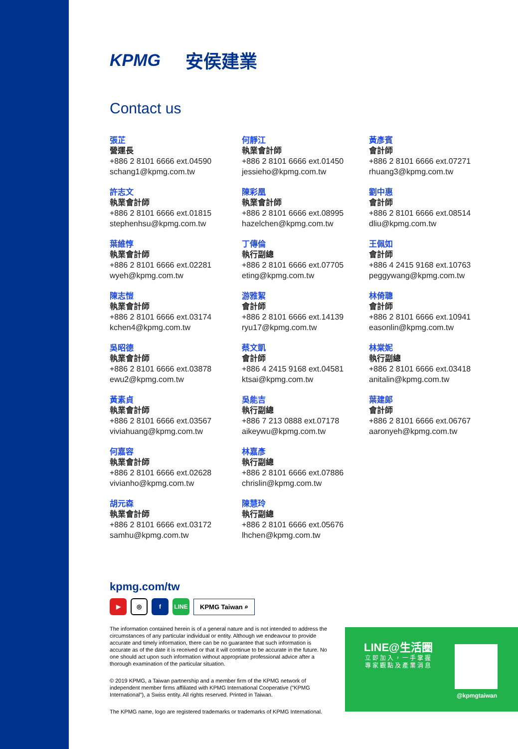KPMG 安侯建業
Contact us
張芷
營運長
+886 2 8101 6666 ext.04590
schang1@kpmg.com.tw
許志文
執業會計師
+886 2 8101 6666 ext.01815
stephenhsu@kpmg.com.tw
葉維惇
執業會計師
+886 2 8101 6666 ext.02281
wyeh@kpmg.com.tw
陳志愷
執業會計師
+886 2 8101 6666 ext.03174
kchen4@kpmg.com.tw
吳昭德
執業會計師
+886 2 8101 6666 ext.03878
ewu2@kpmg.com.tw
黃素貞
執業會計師
+886 2 8101 6666 ext.03567
viviahuang@kpmg.com.tw
何嘉容
執業會計師
+886 2 8101 6666 ext.02628
vivianho@kpmg.com.tw
胡元森
執業會計師
+886 2 8101 6666 ext.03172
samhu@kpmg.com.tw
何靜江
執業會計師
+886 2 8101 6666 ext.01450
jessieho@kpmg.com.tw
陳彩凰
執業會計師
+886 2 8101 6666 ext.08995
hazelchen@kpmg.com.tw
丁傳倫
執行副總
+886 2 8101 6666 ext.07705
eting@kpmg.com.tw
游雅絜
會計師
+886 2 8101 6666 ext.14139
ryu17@kpmg.com.tw
蔡文凱
會計師
+886 4 2415 9168 ext.04581
ktsai@kpmg.com.tw
吳能吉
執行副總
+886 7 213 0888 ext.07178
aikeywu@kpmg.com.tw
林嘉彥
執行副總
+886 2 8101 6666 ext.07886
chrislin@kpmg.com.tw
陳慧玲
執行副總
+886 2 8101 6666 ext.05676
lhchen@kpmg.com.tw
黃彥賓
會計師
+886 2 8101 6666 ext.07271
rhuang3@kpmg.com.tw
劉中惠
會計師
+886 2 8101 6666 ext.08514
dliu@kpmg.com.tw
王佩如
會計師
+886 4 2415 9168 ext.10763
peggywang@kpmg.com.tw
林倚聰
會計師
+886 2 8101 6666 ext.10941
easonlin@kpmg.com.tw
林棠妮
執行副總
+886 2 8101 6666 ext.03418
anitalin@kpmg.com.tw
葉建郎
會計師
+886 2 8101 6666 ext.06767
aaronyeh@kpmg.com.tw
kpmg.com/tw
▶
◎
f LINE
KPMG Taiwan ⌕
The information contained herein is of a general nature and is not intended to address the circumstances of any particular individual or entity. Although we endeavour to provide accurate and timely information, there can be no guarantee that such information is accurate as of the date it is received or that it will continue to be accurate in the future. No one should act upon such information without appropriate professional advice after a thorough examination of the particular situation.
© 2019 KPMG, a Taiwan partnership and a member firm of the KPMG network of independent member firms affiliated with KPMG International Cooperative ("KPMG International"), a Swiss entity. All rights reserved. Printed in Taiwan.
The KPMG name, logo are registered trademarks or trademarks of KPMG International.
LINE@生活圈
立即加入，一手掌握
專家觀點及產業消息
@kpmgtaiwan